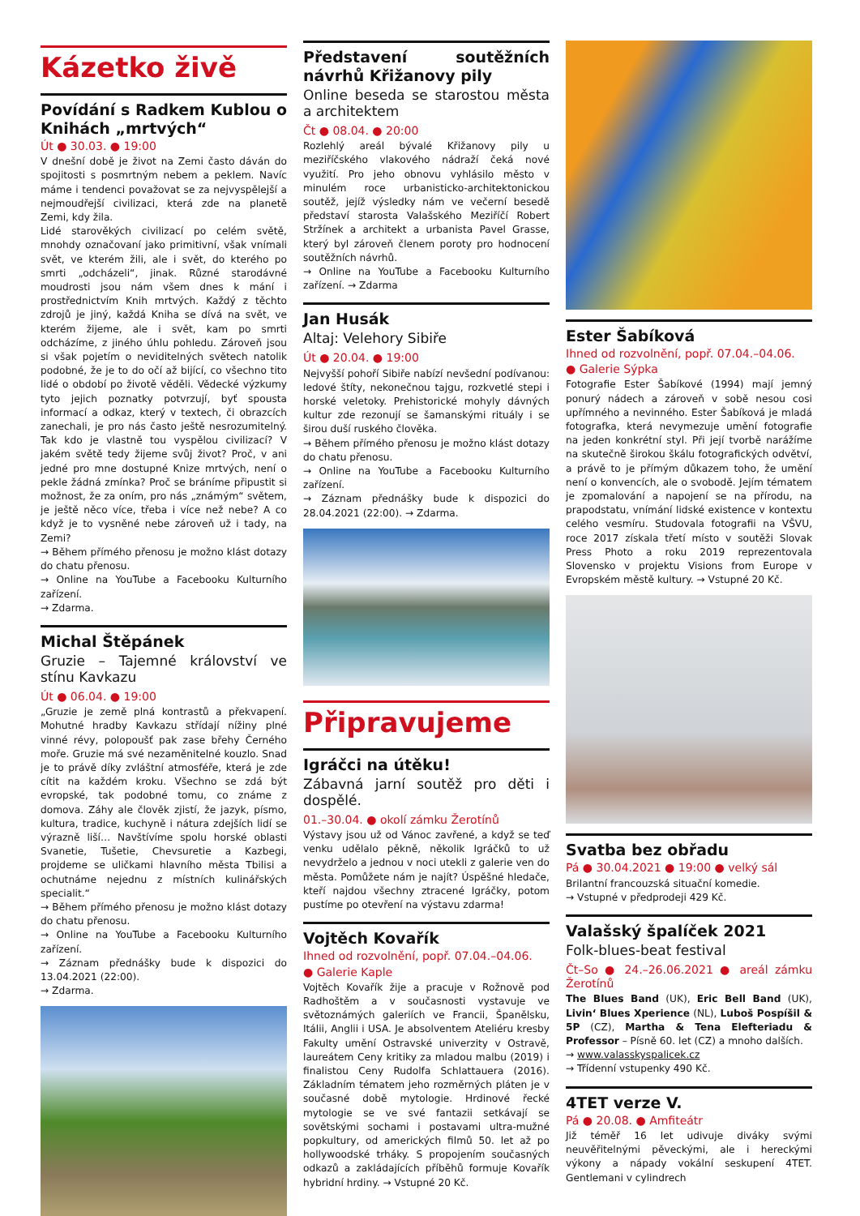Kázetko živě
Povídání s Radkem Kublou o Knihách „mrtvých“
Út ● 30.03. ● 19:00
V dnešní době je život na Zemi často dáván do spojitosti s posmrtným nebem a peklem. Navíc máme i tendenci považovat se za nejvyspělejší a nejmoudřejší civilizaci, která zde na planetě Zemi, kdy žila.
Lidé starověkých civilizací po celém světě, mnohdy označovaní jako primitivní, však vnímali svět, ve kterém žili, ale i svět, do kterého po smrti „odcházeli“, jinak. Různé starodávné moudrosti jsou nám všem dnes k mání i prostřednictvím Knih mrtvých. Každý z těchto zdrojů je jiný, každá Kniha se dívá na svět, ve kterém žijeme, ale i svět, kam po smrti odcházíme, z jiného úhlu pohledu. Zároveň jsou si však pojetím o neviditelných světech natolik podobné, že je to do očí až bijící, co všechno tito lidé o období po životě věděli. Vědecké výzkumy tyto jejich poznatky potvrzují, byť spousta informací a odkaz, který v textech, či obrazcích zanechali, je pro nás často ještě nesrozumitelný. Tak kdo je vlastně tou vyspělou civilizací? V jakém světě tedy žijeme svůj život? Proč, v ani jedné pro mne dostupné Knize mrtvých, není o pekle žádná zmínka? Proč se bráníme připustit si možnost, že za oním, pro nás „známým“ světem, je ještě něco více, třeba i více než nebe? A co když je to vysněné nebe zároveň už i tady, na Zemi?
→ Během přímého přenosu je možno klást dotazy do chatu přenosu.
→ Online na YouTube a Facebooku Kulturního zařízení.
→ Zdarma.
Michal Štěpánek
Gruzie – Tajemné království ve stínu Kavkazu
Út ● 06.04. ● 19:00
„Gruzie je země plná kontrastů a překvapení. Mohutné hradby Kavkazu střídají nížiny plné vinné révy, polopoušť pak zase břehy Černého moře. Gruzie má své nezaměnitelné kouzlo. Snad je to právě díky zvláštní atmosféře, která je zde cítit na každém kroku. Všechno se zdá být evropské, tak podobné tomu, co známe z domova. Záhy ale člověk zjistí, že jazyk, písmo, kultura, tradice, kuchyně i nátura zdejších lidí se výrazně liší… Navštívíme spolu horské oblasti Svanetie, Tušetie, Chevsuretie a Kazbegi, projdeme se uličkami hlavního města Tbilisi a ochutnáme nejednu z místních kulinářských specialit.“
→ Během přímého přenosu je možno klást dotazy do chatu přenosu.
→ Online na YouTube a Facebooku Kulturního zařízení.
→ Záznam přednášky bude k dispozici do 13.04.2021 (22:00).
→ Zdarma.
Představení soutěžních návrhů Křižanovy pily
Online beseda se starostou města a architektem
Čt ● 08.04. ● 20:00
Rozlehlý areál bývalé Křižanovy pily u meziříčského vlakového nádraží čeká nové využití. Pro jeho obnovu vyhlásilo město v minulém roce urbanisticko-architektonickou soutěž, jejíž výsledky nám ve večerní besedě představí starosta Valašského Meziříčí Robert Stržínek a architekt a urbanista Pavel Grasse, který byl zároveň členem poroty pro hodnocení soutěžních návrhů.
→ Online na YouTube a Facebooku Kulturního zařízení. → Zdarma
Jan Husák
Altaj: Velehory Sibiře
Út ● 20.04. ● 19:00
Nejvyšší pohoří Sibiře nabízí nevšední podívanou: ledové štíty, nekonečnou tajgu, rozkvetlé stepi i horské veletoky. Prehistorické mohyly dávných kultur zde rezonují se šamanskými rituály i se širou duší ruského člověka.
→ Během přímého přenosu je možno klást dotazy do chatu přenosu.
→ Online na YouTube a Facebooku Kulturního zařízení.
→ Záznam přednášky bude k dispozici do 28.04.2021 (22:00). → Zdarma.
Připravujeme
Igráčci na útěku!
Zábavná jarní soutěž pro děti i dospělé.
01.–30.04. ● okolí zámku Žerotínů
Výstavy jsou už od Vánoc zavřené, a když se teď venku udělalo pěkně, několik Igráčků to už nevydrželo a jednou v noci utekli z galerie ven do města. Pomůžete nám je najít? Úspěšné hledače, kteří najdou všechny ztracené Igráčky, potom pustíme po otevření na výstavu zdarma!
Vojtěch Kovařík
Ihned od rozvolnění, popř. 07.04.–04.06.
● Galerie Kaple
Vojtěch Kovařík žije a pracuje v Rožnově pod Radhoštěm a v současnosti vystavuje ve světoznámých galeriích ve Francii, Španělsku, Itálii, Anglii i USA. Je absolventem Ateliéru kresby Fakulty umění Ostravské univerzity v Ostravě, laureátem Ceny kritiky za mladou malbu (2019) i finalistou Ceny Rudolfa Schlattauera (2016). Základním tématem jeho rozměrných pláten je v současné době mytologie. Hrdinové řecké mytologie se ve své fantazii setkávají se sovětskými sochami i postavami ultra-mužné popkultury, od amerických filmů 50. let až po hollywoodské trháky. S propojením současných odkazů a zakládajících příběhů formuje Kovařík hybridní hrdiny. → Vstupné 20 Kč.
Ester Šabíková
Ihned od rozvolnění, popř. 07.04.–04.06.
● Galerie Sýpka
Fotografie Ester Šabíkové (1994) mají jemný ponurý nádech a zároveň v sobě nesou cosi upřímného a nevinného. Ester Šabíková je mladá fotografka, která nevymezuje umění fotografie na jeden konkrétní styl. Při její tvorbě narážíme na skutečně širokou škálu fotografických odvětví, a právě to je přímým důkazem toho, že umění není o konvencích, ale o svobodě. Jejím tématem je zpomalování a napojení se na přírodu, na prapodstatu, vnímání lidské existence v kontextu celého vesmíru. Studovala fotografii na VŠVU, roce 2017 získala třetí místo v soutěži Slovak Press Photo a roku 2019 reprezentovala Slovensko v projektu Visions from Europe v Evropském městě kultury. → Vstupné 20 Kč.
Svatba bez obřadu
Pá ● 30.04.2021 ● 19:00 ● velký sál
Brilantní francouzská situační komedie.
→ Vstupné v předprodeji 429 Kč.
Valašský špalíček 2021
Folk-blues-beat festival
Čt–So ● 24.–26.06.2021 ● areál zámku Žerotínů
The Blues Band (UK), Eric Bell Band (UK), Livin‘ Blues Xperience (NL), Luboš Pospíšil & 5P (CZ), Martha & Tena Elefteriadu & Professor – Písně 60. let (CZ) a mnoho dalších.
→ www.valasskyspalicek.cz
→ Třídenní vstupenky 490 Kč.
4TET verze V.
Pá ● 20.08. ● Amfiteátr
Již téměř 16 let udivuje diváky svými neuvěřitelnými pěveckými, ale i hereckými výkony a nápady vokální seskupení 4TET. Gentlemani v cylindrech